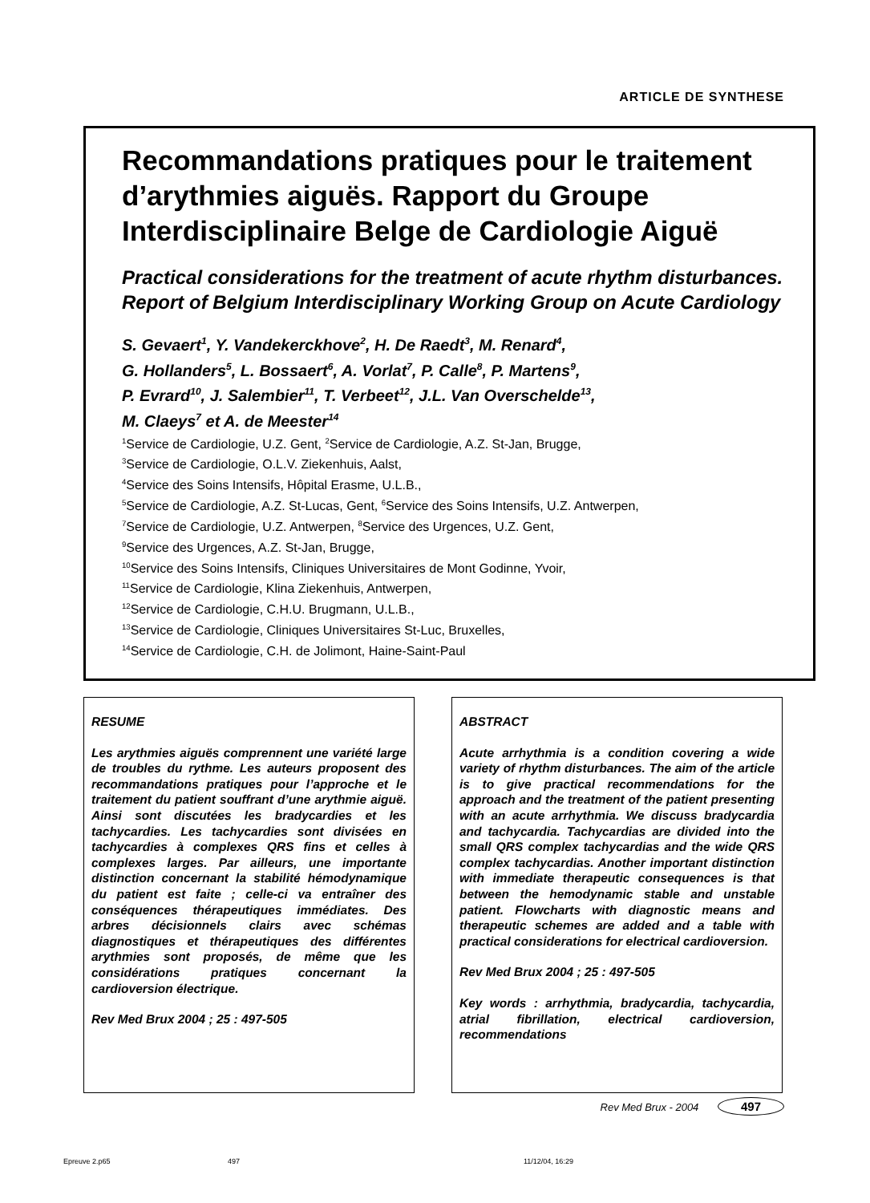ARTICLE DE SYNTHESE
Recommandations pratiques pour le traitement d’arythmies aiguës. Rapport du Groupe Interdisciplinaire Belge de Cardiologie Aiguë
Practical considerations for the treatment of acute rhythm disturbances. Report of Belgium Interdisciplinary Working Group on Acute Cardiology
S. Gevaert<sup>1</sup>, Y. Vandekerckhove<sup>2</sup>, H. De Raedt<sup>3</sup>, M. Renard<sup>4</sup>,
G. Hollanders<sup>5</sup>, L. Bossaert<sup>6</sup>, A. Vorlat<sup>7</sup>, P. Calle<sup>8</sup>, P. Martens<sup>9</sup>,
P. Evrard<sup>10</sup>, J. Salembier<sup>11</sup>, T. Verbeet<sup>12</sup>, J.L. Van Overschelde<sup>13</sup>,
M. Claeys<sup>7</sup> et A. de Meester<sup>14</sup>
<sup>1</sup> Service de Cardiologie, U.Z. Gent, <sup>2</sup>Service de Cardiologie, A.Z. St-Jan, Brugge,
<sup>3</sup> Service de Cardiologie, O.L.V. Ziekenhuis, Aalst,
<sup>4</sup> Service des Soins Intensifs, Hôpital Erasme, U.L.B.,
<sup>5</sup> Service de Cardiologie, A.Z. St-Lucas, Gent, <sup>6</sup>Service des Soins Intensifs, U.Z. Antwerpen,
<sup>7</sup> Service de Cardiologie, U.Z. Antwerpen, <sup>8</sup>Service des Urgences, U.Z. Gent,
<sup>9</sup> Service des Urgences, A.Z. St-Jan, Brugge,
<sup>10</sup> Service des Soins Intensifs, Cliniques Universitaires de Mont Godinne, Yvoir,
<sup>11</sup> Service de Cardiologie, Klina Ziekenhuis, Antwerpen,
<sup>12</sup> Service de Cardiologie, C.H.U. Brugmann, U.L.B.,
<sup>13</sup> Service de Cardiologie, Cliniques Universitaires St-Luc, Bruxelles,
<sup>14</sup> Service de Cardiologie, C.H. de Jolimont, Haine-Saint-Paul
RESUME
Les arythmies aiguës comprennent une variété large de troubles du rythme. Les auteurs proposent des recommandations pratiques pour l’approche et le traitement du patient souffrant d’une arythmie aiguë. Ainsi sont discutées les bradycardies et les tachycardies. Les tachycardies sont divisées en tachycardies à complexes QRS fins et celles à complexes larges. Par ailleurs, une importante distinction concernant la stabilité hémodynamique du patient est faite ; celle-ci va entraîner des conséquences thérapeutiques immédiates. Des arbres décisionnels clairs avec schémas diagnostiques et thérapeutiques des différentes arythmies sont proposés, de même que les considérations pratiques concernant la cardioversion électrique.
Rev Med Brux 2004 ; 25 : 497-505
ABSTRACT
Acute arrhythmia is a condition covering a wide variety of rhythm disturbances. The aim of the article is to give practical recommendations for the approach and the treatment of the patient presenting with an acute arrhythmia. We discuss bradycardia and tachycardia. Tachycardias are divided into the small QRS complex tachycardias and the wide QRS complex tachycardias. Another important distinction with immediate therapeutic consequences is that between the hemodynamic stable and unstable patient. Flowcharts with diagnostic means and therapeutic schemes are added and a table with practical considerations for electrical cardioversion.
Rev Med Brux 2004 ; 25 : 497-505
Key words : arrhythmia, bradycardia, tachycardia, atrial fibrillation, electrical cardioversion, recommendations
Rev Med Brux - 2004 497
Epreuve 2.p65 497 11/12/04, 16:29